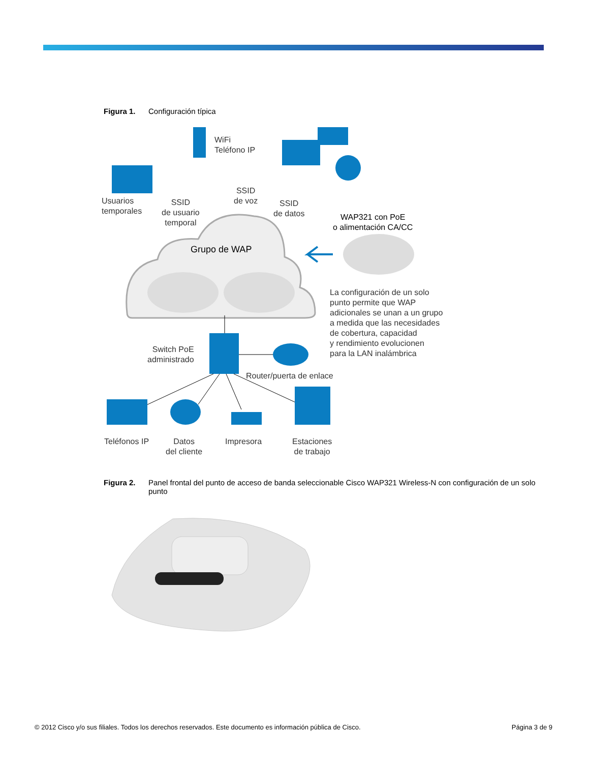Figura 1. Configuración típica
Usuarios
temporales
WiFi
Teléfono IP
SSID
de voz
SSID
de usuario
temporal
SSID
de datos
WAP321 con PoE
o alimentación CA/CC
Grupo de WAP
La configuración de un solo
punto permite que WAP
adicionales se unan a un grupo
a medida que las necesidades
de cobertura, capacidad
y rendimiento evolucionen
para la LAN inalámbrica
Switch PoE
administrado
Router/puerta de enlace
Teléfonos IP
Datos
del cliente
Impresora
Estaciones
de trabajo
Figura 2. Panel frontal del punto de acceso de banda seleccionable Cisco WAP321 Wireless-N con configuración de un solo punto
© 2012 Cisco y/o sus filiales. Todos los derechos reservados. Este documento es información pública de Cisco. Página 3 de 9